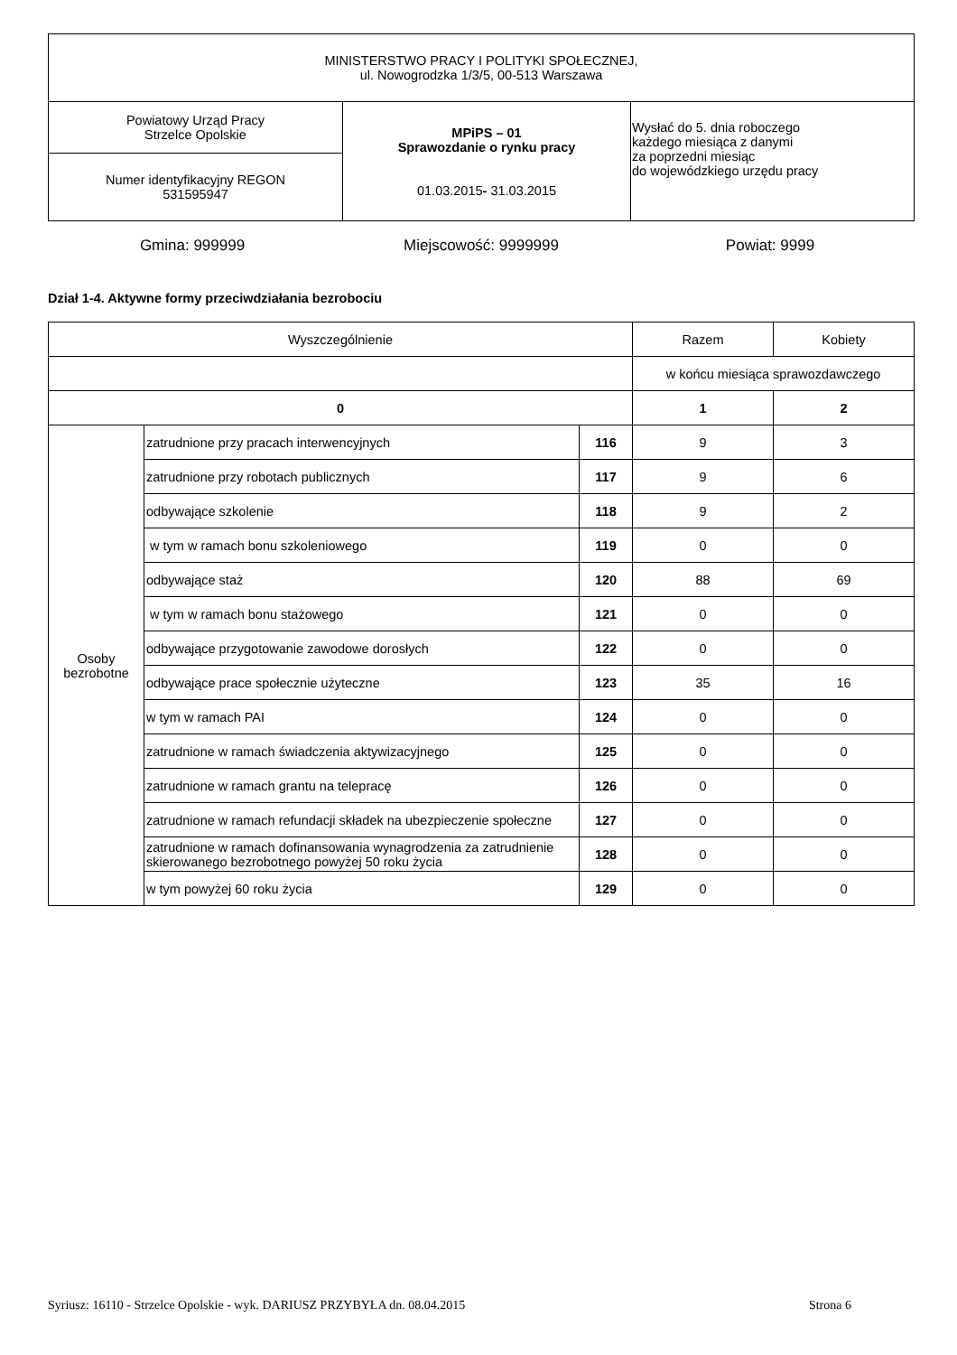| MINISTERSTWO PRACY I POLITYKI SPOŁECZNEJ, ul. Nowogrodzka 1/3/5, 00-513 Warszawa | | |
| Powiatowy Urząd Pracy Strzelce Opolskie | MPiPS – 01 Sprawozdanie o rynku pracy 01.03.2015 - 31.03.2015 | Wysłać do 5. dnia roboczego każdego miesiąca z danymi za poprzedni miesiąc do wojewódzkiego urzędu pracy |
| Numer identyfikacyjny REGON 531595947 | | |
Gmina: 999999 Miejscowość: 9999999 Powiat: 9999
Dział 1-4. Aktywne formy przeciwdziałania bezrobociu
| Wyszczególnienie | | | Razem | Kobiety |
| | | | w końcu miesiąca sprawozdawczego | |
| 0 | | | 1 | 2 |
| Osoby bezrobotne | zatrudnione przy pracach interwencyjnych | 116 | 9 | 3 |
| | zatrudnione przy robotach publicznych | 117 | 9 | 6 |
| | odbywające szkolenie | 118 | 9 | 2 |
| | w tym w ramach bonu szkoleniowego | 119 | 0 | 0 |
| | odbywające staż | 120 | 88 | 69 |
| | w tym w ramach bonu stażowego | 121 | 0 | 0 |
| | odbywające przygotowanie zawodowe dorosłych | 122 | 0 | 0 |
| | odbywające prace społecznie użyteczne | 123 | 35 | 16 |
| | w tym w ramach PAI | 124 | 0 | 0 |
| | zatrudnione w ramach świadczenia aktywizacyjnego | 125 | 0 | 0 |
| | zatrudnione w ramach grantu na telepracę | 126 | 0 | 0 |
| | zatrudnione w ramach refundacji składek na ubezpieczenie społeczne | 127 | 0 | 0 |
| | zatrudnione w ramach dofinansowania wynagrodzenia za zatrudnienie skierowanego bezrobotnego powyżej 50 roku życia | 128 | 0 | 0 |
| | w tym powyżej 60 roku życia | 129 | 0 | 0 |
Syriusz: 16110 - Strzelce Opolskie - wyk. DARIUSZ PRZYBYŁA dn. 08.04.2015 Strona 6